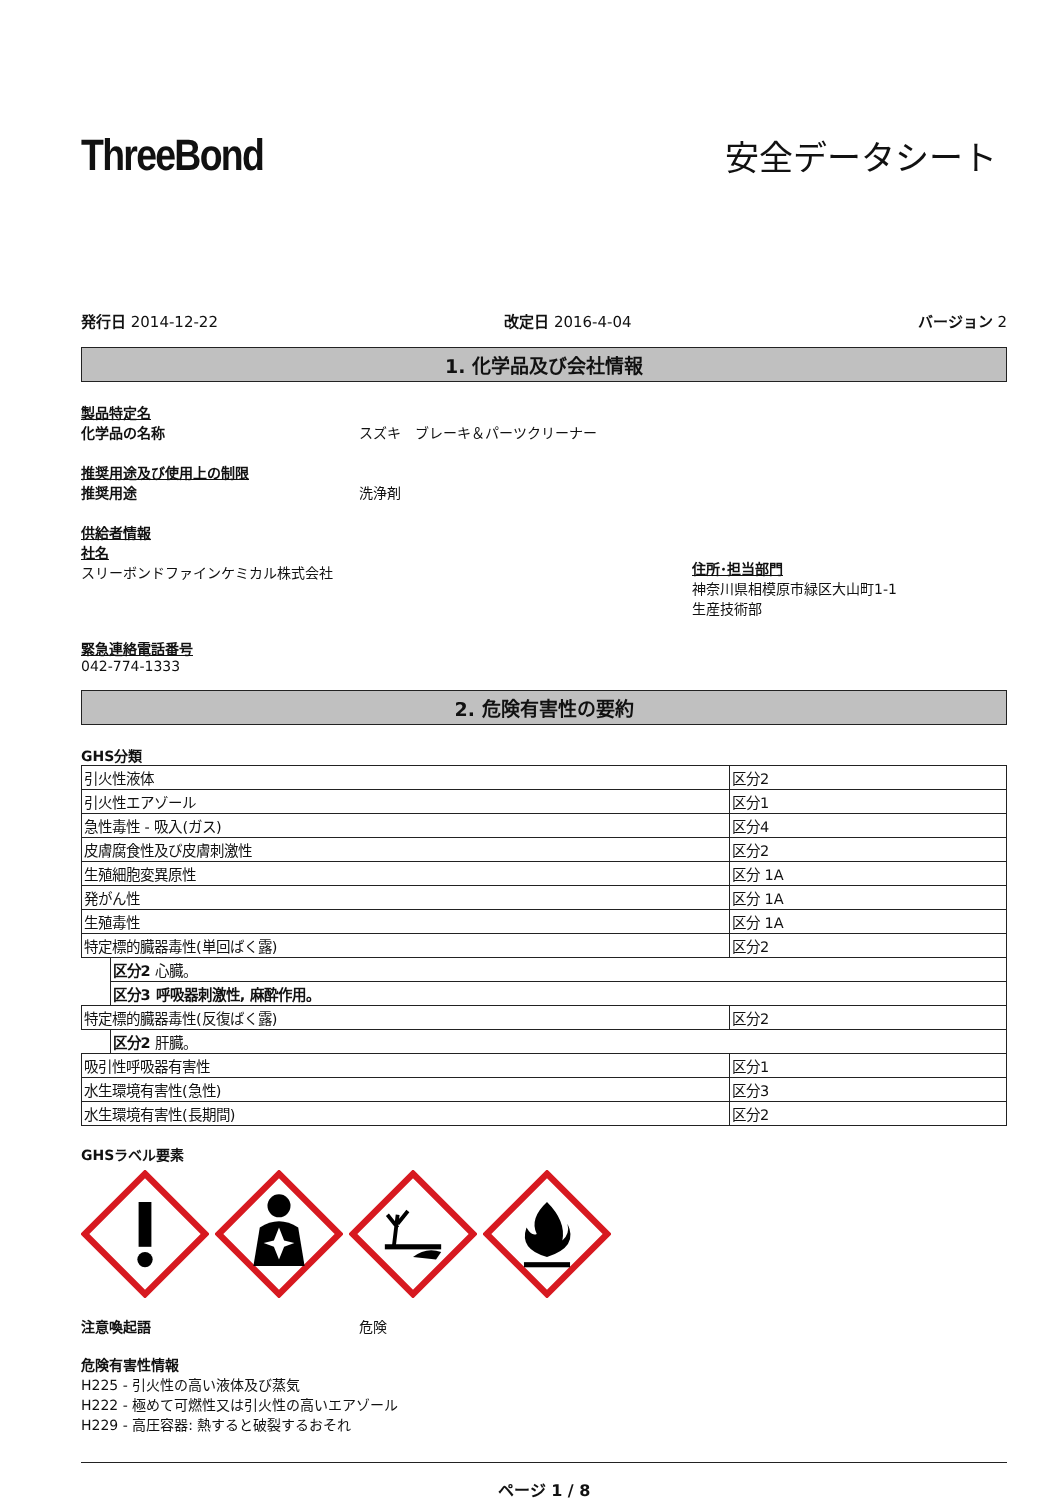ThreeBond
安全データシート
発行日 2014-12-22 改定日 2016-4-04 バージョン 2
1. 化学品及び会社情報
製品特定名
化学品の名称 スズキ　ブレーキ＆パーツクリーナー
推奨用途及び使用上の制限
推奨用途 洗浄剤
供給者情報
社名
スリーボンドファインケミカル株式会社
住所･担当部門
神奈川県相模原市緑区大山町1-1
生産技術部
緊急連絡電話番号
042-774-1333
2. 危険有害性の要約
GHS分類
| 引火性液体 | | 区分2 |
| 引火性エアゾール | | 区分1 |
| 急性毒性 - 吸入(ガス) | | 区分4 |
| 皮膚腐食性及び皮膚刺激性 | | 区分2 |
| 生殖細胞変異原性 | | 区分 1A |
| 発がん性 | | 区分 1A |
| 生殖毒性 | | 区分 1A |
| 特定標的臓器毒性(単回ばく露) | | 区分2 |
| | 区分2 心臓。 | |
| | 区分3 呼吸器刺激性, 麻酔作用。 | |
| 特定標的臓器毒性(反復ばく露) | | 区分2 |
| | 区分2 肝臓。 | |
| 吸引性呼吸器有害性 | | 区分1 |
| 水生環境有害性(急性) | | 区分3 |
| 水生環境有害性(長期間) | | 区分2 |
GHSラベル要素
注意喚起語 危険
危険有害性情報
H225 - 引火性の高い液体及び蒸気
H222 - 極めて可燃性又は引火性の高いエアゾール
H229 - 高圧容器: 熱すると破裂するおそれ
ページ 1 / 8